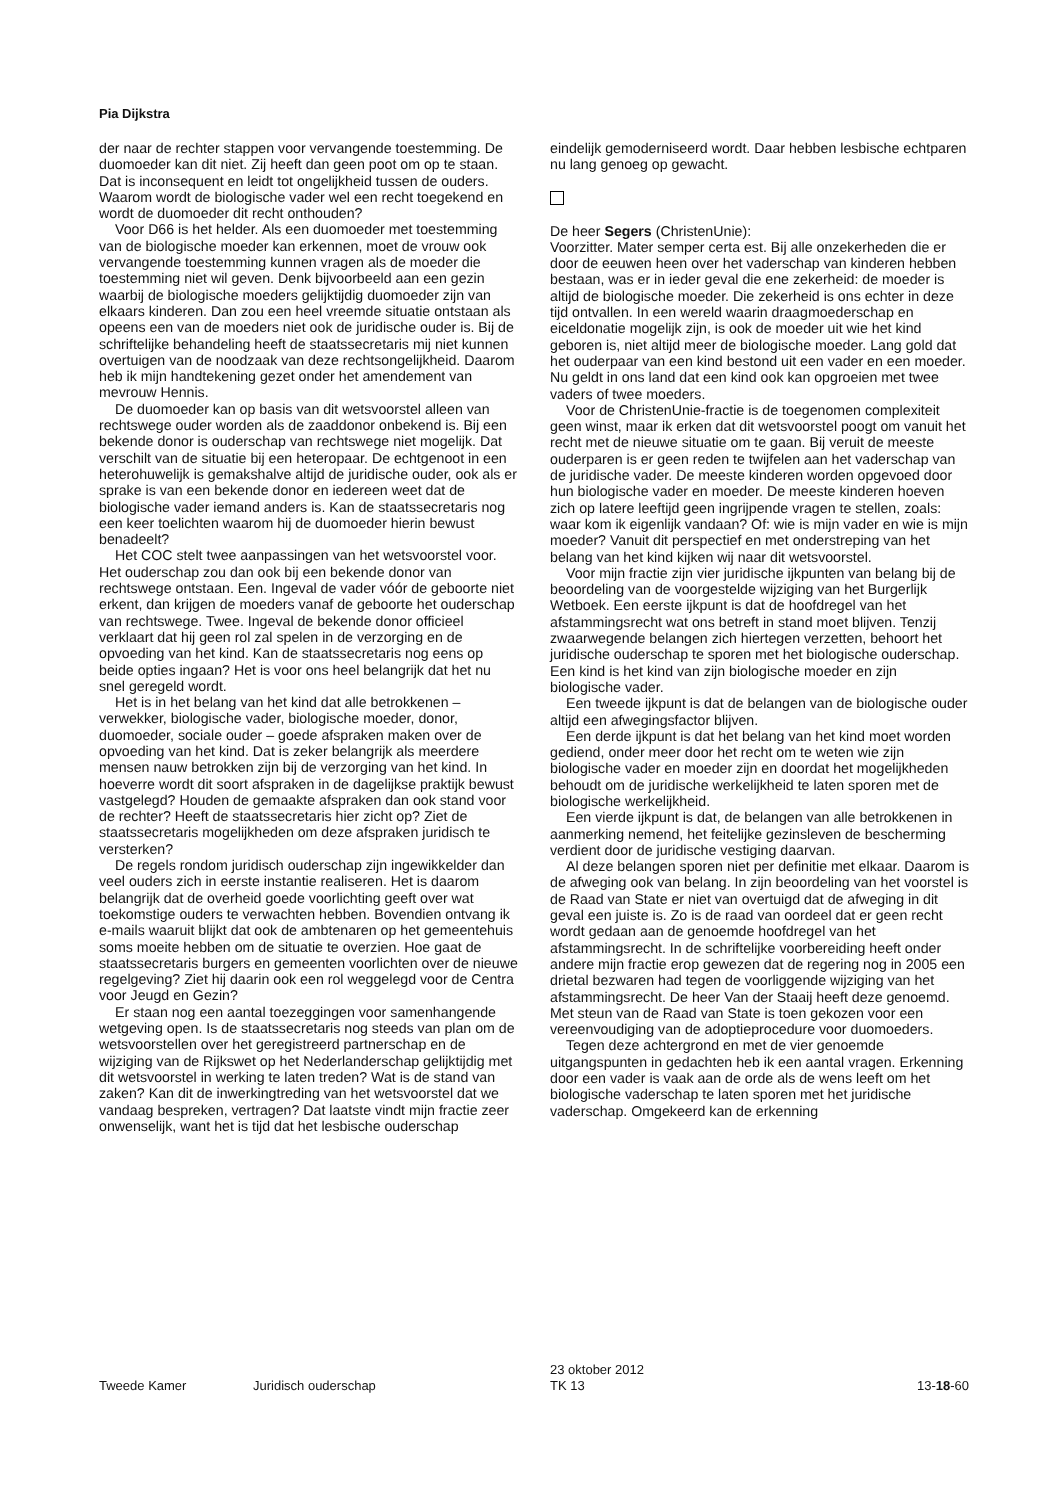Pia Dijkstra
der naar de rechter stappen voor vervangende toestemming. De duomoeder kan dit niet. Zij heeft dan geen poot om op te staan. Dat is inconsequent en leidt tot ongelijkheid tussen de ouders. Waarom wordt de biologische vader wel een recht toegekend en wordt de duomoeder dit recht onthouden?
Voor D66 is het helder. Als een duomoeder met toestemming van de biologische moeder kan erkennen, moet de vrouw ook vervangende toestemming kunnen vragen als de moeder die toestemming niet wil geven. Denk bijvoorbeeld aan een gezin waarbij de biologische moeders gelijktijdig duomoeder zijn van elkaars kinderen. Dan zou een heel vreemde situatie ontstaan als opeens een van de moeders niet ook de juridische ouder is. Bij de schriftelijke behandeling heeft de staatssecretaris mij niet kunnen overtuigen van de noodzaak van deze rechtsongelijkheid. Daarom heb ik mijn handtekening gezet onder het amendement van mevrouw Hennis.
De duomoeder kan op basis van dit wetsvoorstel alleen van rechtswege ouder worden als de zaaddonor onbekend is. Bij een bekende donor is ouderschap van rechtswege niet mogelijk. Dat verschilt van de situatie bij een heteropaar. De echtgenoot in een heterohuwelijk is gemakshalve altijd de juridische ouder, ook als er sprake is van een bekende donor en iedereen weet dat de biologische vader iemand anders is. Kan de staatssecretaris nog een keer toelichten waarom hij de duomoeder hierin bewust benadeelt?
Het COC stelt twee aanpassingen van het wetsvoorstel voor. Het ouderschap zou dan ook bij een bekende donor van rechtswege ontstaan. Een. Ingeval de vader vóór de geboorte niet erkent, dan krijgen de moeders vanaf de geboorte het ouderschap van rechtswege. Twee. Ingeval de bekende donor officieel verklaart dat hij geen rol zal spelen in de verzorging en de opvoeding van het kind. Kan de staatssecretaris nog eens op beide opties ingaan? Het is voor ons heel belangrijk dat het nu snel geregeld wordt.
Het is in het belang van het kind dat alle betrokkenen – verwekker, biologische vader, biologische moeder, donor, duomoeder, sociale ouder – goede afspraken maken over de opvoeding van het kind. Dat is zeker belangrijk als meerdere mensen nauw betrokken zijn bij de verzorging van het kind. In hoeverre wordt dit soort afspraken in de dagelijkse praktijk bewust vastgelegd? Houden de gemaakte afspraken dan ook stand voor de rechter? Heeft de staatssecretaris hier zicht op? Ziet de staatssecretaris mogelijkheden om deze afspraken juridisch te versterken?
De regels rondom juridisch ouderschap zijn ingewikkelder dan veel ouders zich in eerste instantie realiseren. Het is daarom belangrijk dat de overheid goede voorlichting geeft over wat toekomstige ouders te verwachten hebben. Bovendien ontvang ik e-mails waaruit blijkt dat ook de ambtenaren op het gemeentehuis soms moeite hebben om de situatie te overzien. Hoe gaat de staatssecretaris burgers en gemeenten voorlichten over de nieuwe regelgeving? Ziet hij daarin ook een rol weggelegd voor de Centra voor Jeugd en Gezin?
Er staan nog een aantal toezeggingen voor samenhangende wetgeving open. Is de staatssecretaris nog steeds van plan om de wetsvoorstellen over het geregistreerd partnerschap en de wijziging van de Rijkswet op het Nederlanderschap gelijktijdig met dit wetsvoorstel in werking te laten treden? Wat is de stand van zaken? Kan dit de inwerkingtreding van het wetsvoorstel dat we vandaag bespreken, vertragen? Dat laatste vindt mijn fractie zeer onwenselijk, want het is tijd dat het lesbische ouderschap
eindelijk gemoderniseerd wordt. Daar hebben lesbische echtparen nu lang genoeg op gewacht.
De heer Segers (ChristenUnie):
Voorzitter. Mater semper certa est. Bij alle onzekerheden die er door de eeuwen heen over het vaderschap van kinderen hebben bestaan, was er in ieder geval die ene zekerheid: de moeder is altijd de biologische moeder. Die zekerheid is ons echter in deze tijd ontvallen. In een wereld waarin draagmoederschap en eiceldonatie mogelijk zijn, is ook de moeder uit wie het kind geboren is, niet altijd meer de biologische moeder. Lang gold dat het ouderpaar van een kind bestond uit een vader en een moeder. Nu geldt in ons land dat een kind ook kan opgroeien met twee vaders of twee moeders.
Voor de ChristenUnie-fractie is de toegenomen complexiteit geen winst, maar ik erken dat dit wetsvoorstel poogt om vanuit het recht met de nieuwe situatie om te gaan. Bij veruit de meeste ouderparen is er geen reden te twijfelen aan het vaderschap van de juridische vader. De meeste kinderen worden opgevoed door hun biologische vader en moeder. De meeste kinderen hoeven zich op latere leeftijd geen ingrijpende vragen te stellen, zoals: waar kom ik eigenlijk vandaan? Of: wie is mijn vader en wie is mijn moeder? Vanuit dit perspectief en met onderstreping van het belang van het kind kijken wij naar dit wetsvoorstel.
Voor mijn fractie zijn vier juridische ijkpunten van belang bij de beoordeling van de voorgestelde wijziging van het Burgerlijk Wetboek. Een eerste ijkpunt is dat de hoofdregel van het afstammingsrecht wat ons betreft in stand moet blijven. Tenzij zwaarwegende belangen zich hiertegen verzetten, behoort het juridische ouderschap te sporen met het biologische ouderschap. Een kind is het kind van zijn biologische moeder en zijn biologische vader.
Een tweede ijkpunt is dat de belangen van de biologische ouder altijd een afwegingsfactor blijven.
Een derde ijkpunt is dat het belang van het kind moet worden gediend, onder meer door het recht om te weten wie zijn biologische vader en moeder zijn en doordat het mogelijkheden behoudt om de juridische werkelijkheid te laten sporen met de biologische werkelijkheid.
Een vierde ijkpunt is dat, de belangen van alle betrokkenen in aanmerking nemend, het feitelijke gezinsleven de bescherming verdient door de juridische vestiging daarvan.
Al deze belangen sporen niet per definitie met elkaar. Daarom is de afweging ook van belang. In zijn beoordeling van het voorstel is de Raad van State er niet van overtuigd dat de afweging in dit geval een juiste is. Zo is de raad van oordeel dat er geen recht wordt gedaan aan de genoemde hoofdregel van het afstammingsrecht. In de schriftelijke voorbereiding heeft onder andere mijn fractie erop gewezen dat de regering nog in 2005 een drietal bezwaren had tegen de voorliggende wijziging van het afstammingsrecht. De heer Van der Staaij heeft deze genoemd. Met steun van de Raad van State is toen gekozen voor een vereenvoudiging van de adoptieprocedure voor duomoeders.
Tegen deze achtergrond en met de vier genoemde uitgangspunten in gedachten heb ik een aantal vragen. Erkenning door een vader is vaak aan de orde als de wens leeft om het biologische vaderschap te laten sporen met het juridische vaderschap. Omgekeerd kan de erkenning
Tweede Kamer Juridisch ouderschap 23 oktober 2012
TK 13 13-18-60